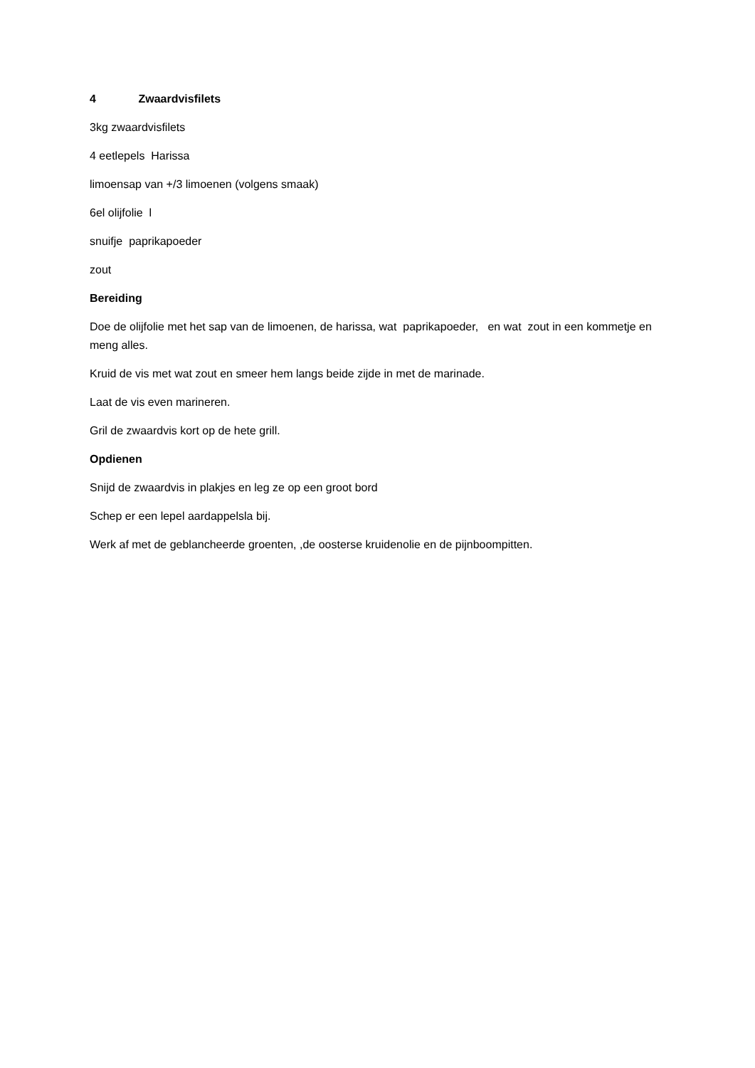4 Zwaardvisfilets
3kg zwaardvisfilets
4 eetlepels Harissa
limoensap van +/3 limoenen (volgens smaak)
6el olijfolie l
snuifje paprikapoeder
zout
Bereiding
Doe de olijfolie met het sap van de limoenen, de harissa, wat paprikapoeder, en wat zout in een kommetje en meng alles.
Kruid de vis met wat zout en smeer hem langs beide zijde in met de marinade.
Laat de vis even marineren.
Gril de zwaardvis kort op de hete grill.
Opdienen
Snijd de zwaardvis in plakjes en leg ze op een groot bord
Schep er een lepel aardappelsla bij.
Werk af met de geblancheerde groenten, ,de oosterse kruidenolie en de pijnboompitten.